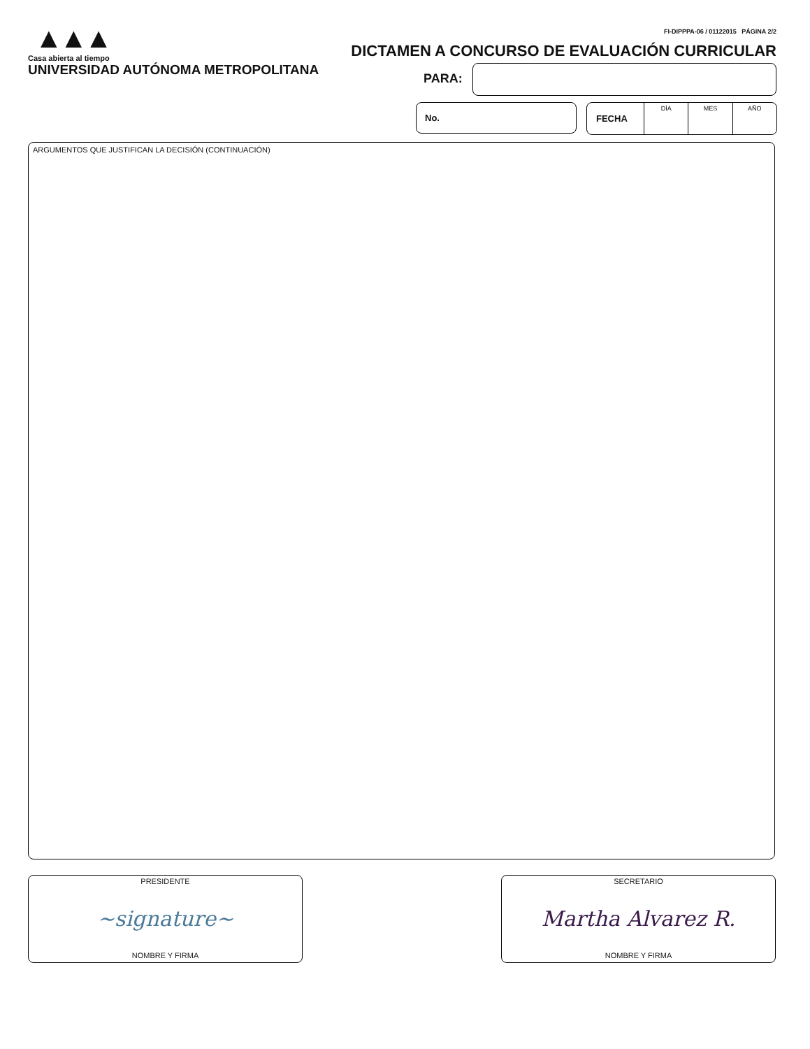▲▲▲
Casa abierta al tiempo
UNIVERSIDAD AUTÓNOMA METROPOLITANA
FI-DIPPPA-06 / 01122015 PÁGINA 2/2
DICTAMEN A CONCURSO DE EVALUACIÓN CURRICULAR
PARA:
No.
FECHA
DÍA MES AÑO
ARGUMENTOS QUE JUSTIFICAN LA DECISIÓN (CONTINUACIÓN)
PRESIDENTE
~signature~
NOMBRE Y FIRMA
SECRETARIO
Martha Alvarez R.
NOMBRE Y FIRMA